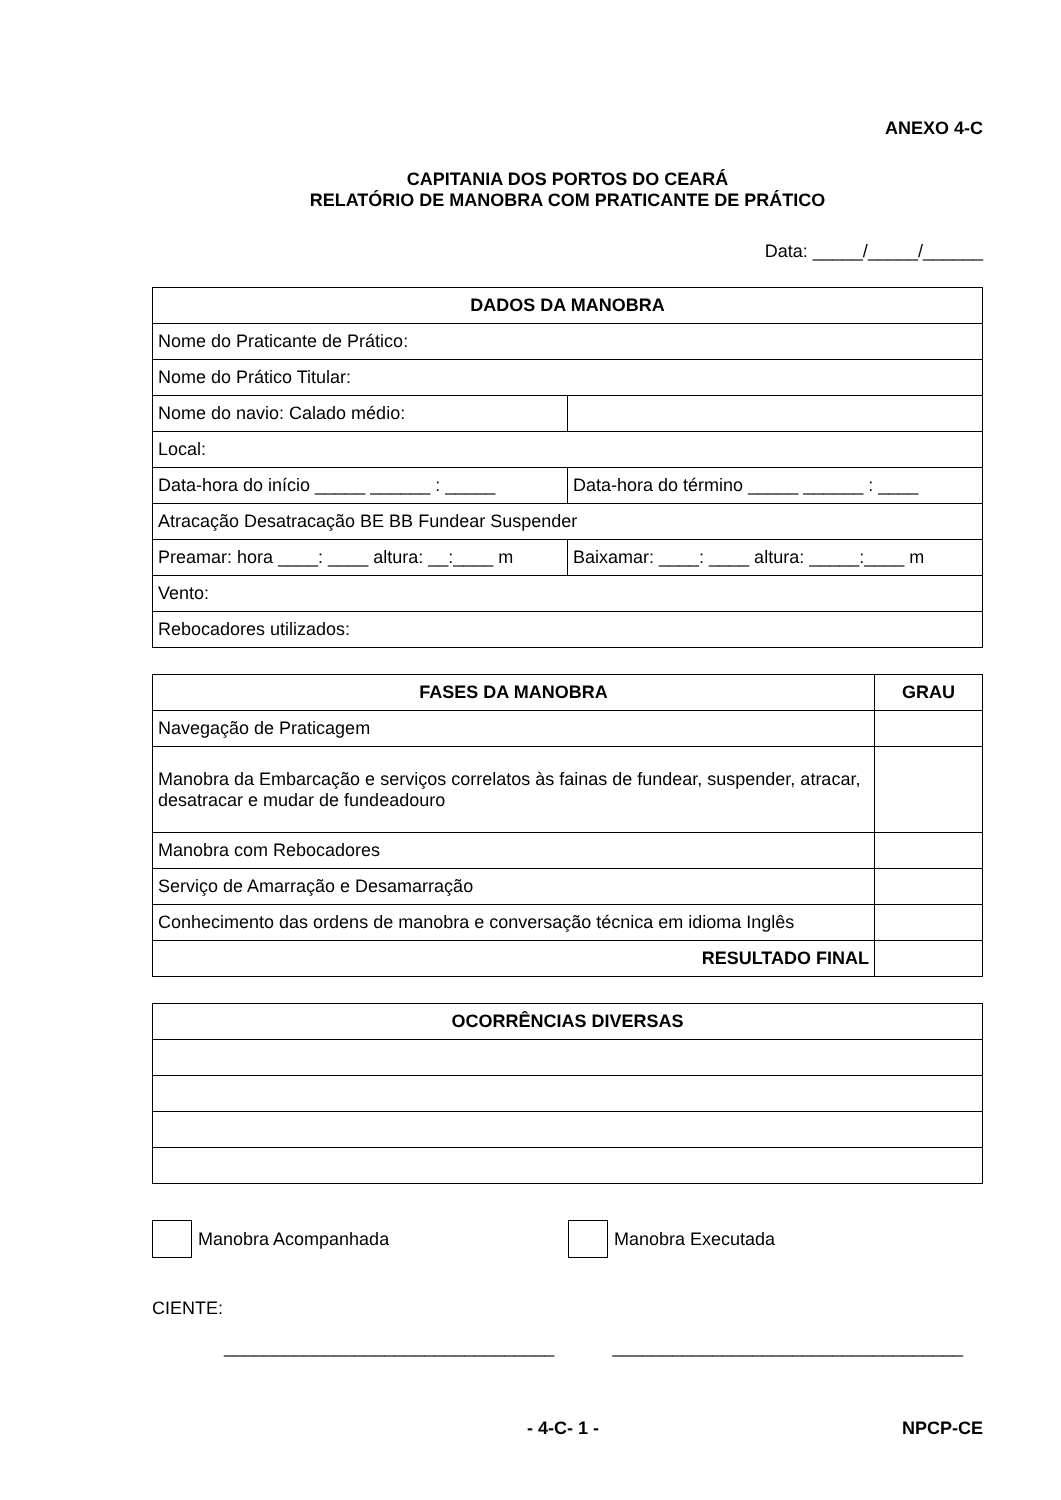ANEXO 4-C
CAPITANIA DOS PORTOS DO CEARÁ
RELATÓRIO DE MANOBRA COM PRATICANTE DE PRÁTICO
Data: _____/_____/______
| DADOS DA MANOBRA | |
| --- | --- |
| Nome do Praticante de Prático: | |
| Nome do Prático Titular: | |
| Nome do navio: Calado médio: | |
| Local: | |
| Data-hora do início _____ ______ : _____ | Data-hora do término _____ ______ : ____ |
| Atracação Desatracação BE BB Fundear Suspender | |
| Preamar: hora ____: ____ altura: __:____ m | Baixamar: ____: ____ altura: _____:____ m |
| Vento: | |
| Rebocadores utilizados: | |
| FASES DA MANOBRA | GRAU |
| --- | --- |
| Navegação de Praticagem | |
| Manobra da Embarcação e serviços correlatos às fainas de fundear, suspender, atracar, desatracar e mudar de fundeadouro | |
| Manobra com Rebocadores | |
| Serviço de Amarração e Desamarração | |
| Conhecimento das ordens de manobra e conversação técnica em idioma Inglês | |
| RESULTADO FINAL | |
| OCORRÊNCIAS DIVERSAS |
| --- |
Manobra Acompanhada Manobra Executada
CIENTE:
_________________________________ ___________________________________
- 4-C- 1 - NPCP-CE